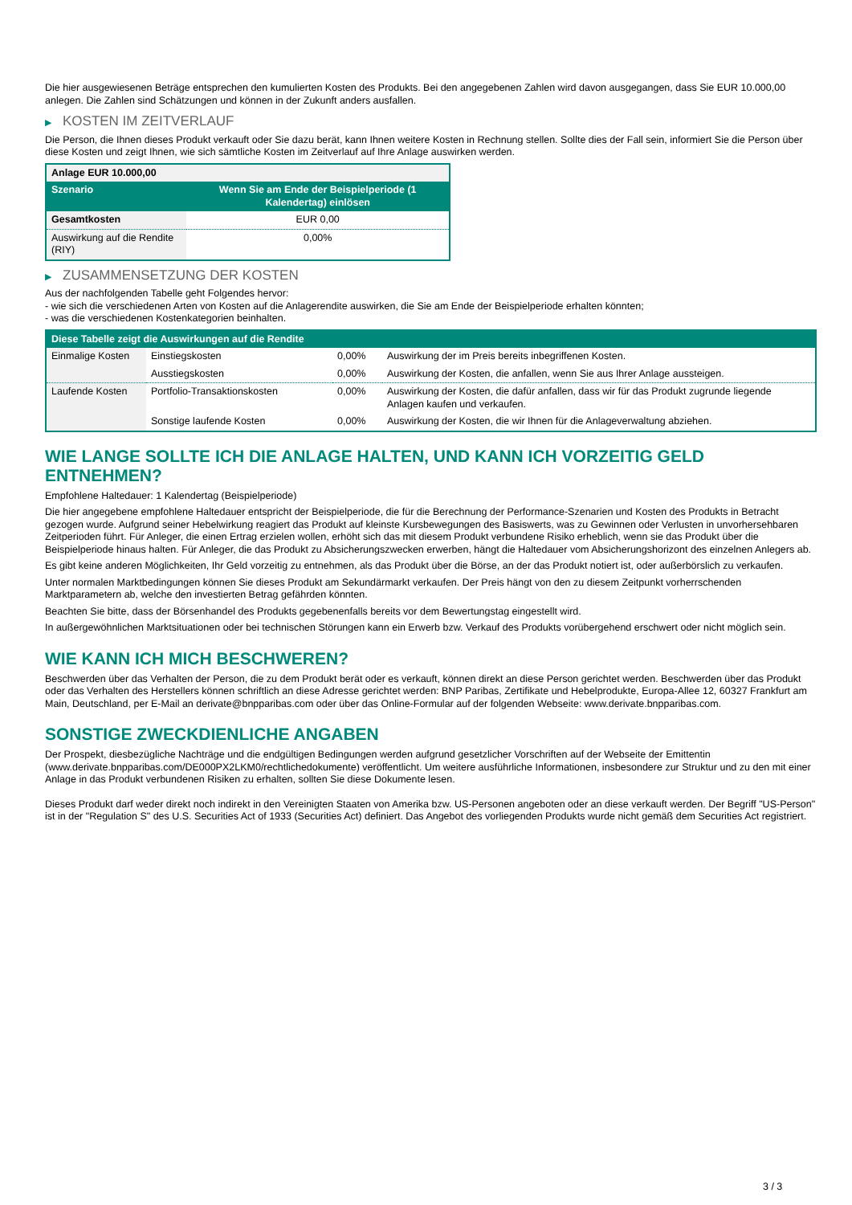Die hier ausgewiesenen Beträge entsprechen den kumulierten Kosten des Produkts. Bei den angegebenen Zahlen wird davon ausgegangen, dass Sie EUR 10.000,00 anlegen. Die Zahlen sind Schätzungen und können in der Zukunft anders ausfallen.
▶ KOSTEN IM ZEITVERLAUF
Die Person, die Ihnen dieses Produkt verkauft oder Sie dazu berät, kann Ihnen weitere Kosten in Rechnung stellen. Sollte dies der Fall sein, informiert Sie die Person über diese Kosten und zeigt Ihnen, wie sich sämtliche Kosten im Zeitverlauf auf Ihre Anlage auswirken werden.
| Anlage EUR 10.000,00 | |
| --- | --- |
| Szenario | Wenn Sie am Ende der Beispielperiode (1 Kalendertag) einlösen |
| Gesamtkosten | EUR 0,00 |
| Auswirkung auf die Rendite (RIY) | 0,00% |
▶ ZUSAMMENSETZUNG DER KOSTEN
Aus der nachfolgenden Tabelle geht Folgendes hervor:
- wie sich die verschiedenen Arten von Kosten auf die Anlagerendite auswirken, die Sie am Ende der Beispielperiode erhalten könnten;
- was die verschiedenen Kostenkategorien beinhalten.
| Diese Tabelle zeigt die Auswirkungen auf die Rendite | | | |
| --- | --- | --- | --- |
| Einmalige Kosten | Einstiegskosten | 0,00% | Auswirkung der im Preis bereits inbegriffenen Kosten. |
| | Ausstiegskosten | 0,00% | Auswirkung der Kosten, die anfallen, wenn Sie aus Ihrer Anlage aussteigen. |
| Laufende Kosten | Portfolio-Transaktionskosten | 0,00% | Auswirkung der Kosten, die dafür anfallen, dass wir für das Produkt zugrunde liegende Anlagen kaufen und verkaufen. |
| | Sonstige laufende Kosten | 0,00% | Auswirkung der Kosten, die wir Ihnen für die Anlageverwaltung abziehen. |
WIE LANGE SOLLTE ICH DIE ANLAGE HALTEN, UND KANN ICH VORZEITIG GELD ENTNEHMEN?
Empfohlene Haltedauer: 1 Kalendertag (Beispielperiode)
Die hier angegebene empfohlene Haltedauer entspricht der Beispielperiode, die für die Berechnung der Performance-Szenarien und Kosten des Produkts in Betracht gezogen wurde. Aufgrund seiner Hebelwirkung reagiert das Produkt auf kleinste Kursbewegungen des Basiswerts, was zu Gewinnen oder Verlusten in unvorhersehbaren Zeitperioden führt. Für Anleger, die einen Ertrag erzielen wollen, erhöht sich das mit diesem Produkt verbundene Risiko erheblich, wenn sie das Produkt über die Beispielperiode hinaus halten. Für Anleger, die das Produkt zu Absicherungszwecken erwerben, hängt die Haltedauer vom Absicherungshorizont des einzelnen Anlegers ab.
Es gibt keine anderen Möglichkeiten, Ihr Geld vorzeitig zu entnehmen, als das Produkt über die Börse, an der das Produkt notiert ist, oder außerbörslich zu verkaufen.
Unter normalen Marktbedingungen können Sie dieses Produkt am Sekundärmarkt verkaufen. Der Preis hängt von den zu diesem Zeitpunkt vorherrschenden Marktparametern ab, welche den investierten Betrag gefährden könnten.
Beachten Sie bitte, dass der Börsenhandel des Produkts gegebenenfalls bereits vor dem Bewertungstag eingestellt wird.
In außergewöhnlichen Marktsituationen oder bei technischen Störungen kann ein Erwerb bzw. Verkauf des Produkts vorübergehend erschwert oder nicht möglich sein.
WIE KANN ICH MICH BESCHWEREN?
Beschwerden über das Verhalten der Person, die zu dem Produkt berät oder es verkauft, können direkt an diese Person gerichtet werden. Beschwerden über das Produkt oder das Verhalten des Herstellers können schriftlich an diese Adresse gerichtet werden: BNP Paribas, Zertifikate und Hebelprodukte, Europa-Allee 12, 60327 Frankfurt am Main, Deutschland, per E-Mail an derivate@bnpparibas.com oder über das Online-Formular auf der folgenden Webseite: www.derivate.bnpparibas.com.
SONSTIGE ZWECKDIENLICHE ANGABEN
Der Prospekt, diesbezügliche Nachträge und die endgültigen Bedingungen werden aufgrund gesetzlicher Vorschriften auf der Webseite der Emittentin (www.derivate.bnpparibas.com/DE000PX2LKM0/rechtlichedokumente) veröffentlicht. Um weitere ausführliche Informationen, insbesondere zur Struktur und zu den mit einer Anlage in das Produkt verbundenen Risiken zu erhalten, sollten Sie diese Dokumente lesen.
Dieses Produkt darf weder direkt noch indirekt in den Vereinigten Staaten von Amerika bzw. US-Personen angeboten oder an diese verkauft werden. Der Begriff "US-Person" ist in der "Regulation S" des U.S. Securities Act of 1933 (Securities Act) definiert. Das Angebot des vorliegenden Produkts wurde nicht gemäß dem Securities Act registriert.
3 / 3